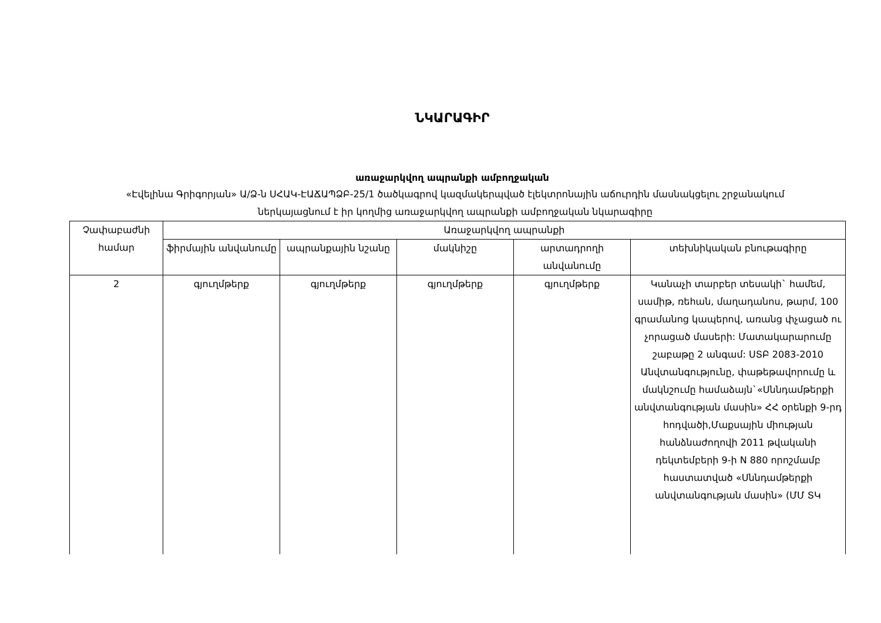ՆԿԱՐԱԳԻՐ
առաջարկվող ապրանքի ամբողջական
«Էվելինա Գրիգորյան» Ա/Ձ-ն ՍՀԱԿ-ԷԱՃԱՊՁԲ-25/1 ծածկագրով կազմակերպված էլեկտրոնային աճուրդին մասնակցելու շրջանակում ներկայացնում է իր կողմից առաջարկվող ապրանքի ամբողջական նկարագիրը
| Չափաբաժնի համար | Առաջարկվող ապրանքի | | | | |
| --- | --- | --- | --- | --- | --- |
| | ֆիրմային անվանումը | ապրանքային նշանը | մակնիշը | արտադրողի անվանումը | տեխնիկական բնութագիրը |
| 2 | գյուղմթերք | գյուղմթերք | գյուղմթերք | գյուղմթերք | Կանաչի տարբեր տեսակի` համեմ, սամիթ, ռեհան, մաղադանոս, թարմ, 100 գրամանոց կապերով, առանց փչացած ու չորացած մասերի: Մատակարարումը շաբաթը 2 անգամ: ՍՏԲ 2083-2010 Անվտանգությունը, փաթեթավորումը և մակնշումը համաձայն`«Սննդամթերքի անվտանգության մասին» ՀՀ օրենքի 9-րդ հոդվածի,Մաքսային միության հանձնաժողովի 2011 թվականի դեկտեմբերի 9-ի N 880 որոշմամբ հաստատված «Սննդամթերքի անվտանգության մասին» (ՄՄ ՏԿ |